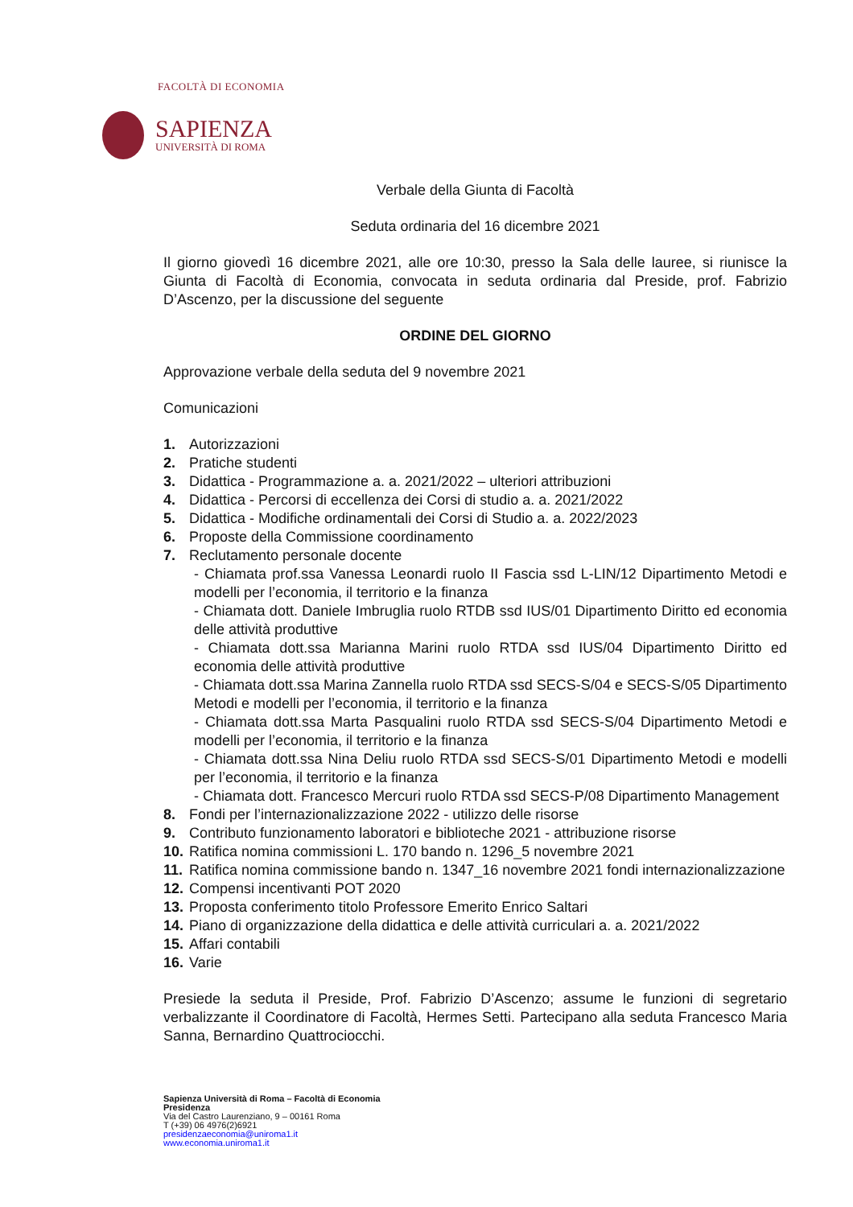FACOLTÀ DI ECONOMIA
SAPIENZA
UNIVERSITÀ DI ROMA
Verbale della Giunta di Facoltà
Seduta ordinaria del 16 dicembre 2021
Il giorno giovedì 16 dicembre 2021, alle ore 10:30, presso la Sala delle lauree, si riunisce la Giunta di Facoltà di Economia, convocata in seduta ordinaria dal Preside, prof. Fabrizio D’Ascenzo, per la discussione del seguente
ORDINE DEL GIORNO
Approvazione verbale della seduta del 9 novembre 2021
Comunicazioni
1. Autorizzazioni
2. Pratiche studenti
3. Didattica - Programmazione a. a. 2021/2022 – ulteriori attribuzioni
4. Didattica - Percorsi di eccellenza dei Corsi di studio a. a. 2021/2022
5. Didattica - Modifiche ordinamentali dei Corsi di Studio a. a. 2022/2023
6. Proposte della Commissione coordinamento
7. Reclutamento personale docente
- Chiamata prof.ssa Vanessa Leonardi ruolo II Fascia ssd L-LIN/12 Dipartimento Metodi e modelli per l’economia, il territorio e la finanza
- Chiamata dott. Daniele Imbruglia ruolo RTDB ssd IUS/01 Dipartimento Diritto ed economia delle attività produttive
- Chiamata dott.ssa Marianna Marini ruolo RTDA ssd IUS/04 Dipartimento Diritto ed economia delle attività produttive
- Chiamata dott.ssa Marina Zannella ruolo RTDA ssd SECS-S/04 e SECS-S/05 Dipartimento Metodi e modelli per l’economia, il territorio e la finanza
- Chiamata dott.ssa Marta Pasqualini ruolo RTDA ssd SECS-S/04 Dipartimento Metodi e modelli per l’economia, il territorio e la finanza
- Chiamata dott.ssa Nina Deliu ruolo RTDA ssd SECS-S/01 Dipartimento Metodi e modelli per l’economia, il territorio e la finanza
- Chiamata dott. Francesco Mercuri ruolo RTDA ssd SECS-P/08 Dipartimento Management
8. Fondi per l’internazionalizzazione 2022 - utilizzo delle risorse
9. Contributo funzionamento laboratori e biblioteche 2021 - attribuzione risorse
10. Ratifica nomina commissioni L. 170 bando n. 1296_5 novembre 2021
11. Ratifica nomina commissione bando n. 1347_16 novembre 2021 fondi internazionalizzazione
12. Compensi incentivanti POT 2020
13. Proposta conferimento titolo Professore Emerito Enrico Saltari
14. Piano di organizzazione della didattica e delle attività curriculari a. a. 2021/2022
15. Affari contabili
16. Varie
Presiede la seduta il Preside, Prof. Fabrizio D’Ascenzo; assume le funzioni di segretario verbalizzante il Coordinatore di Facoltà, Hermes Setti. Partecipano alla seduta Francesco Maria Sanna, Bernardino Quattrociocchi.
Sapienza Università di Roma – Facoltà di Economia
Presidenza
Via del Castro Laurenziano, 9 – 00161 Roma
T (+39) 06 4976(2)6921
presidenzaeconomia@uniroma1.it
www.economia.uniroma1.it